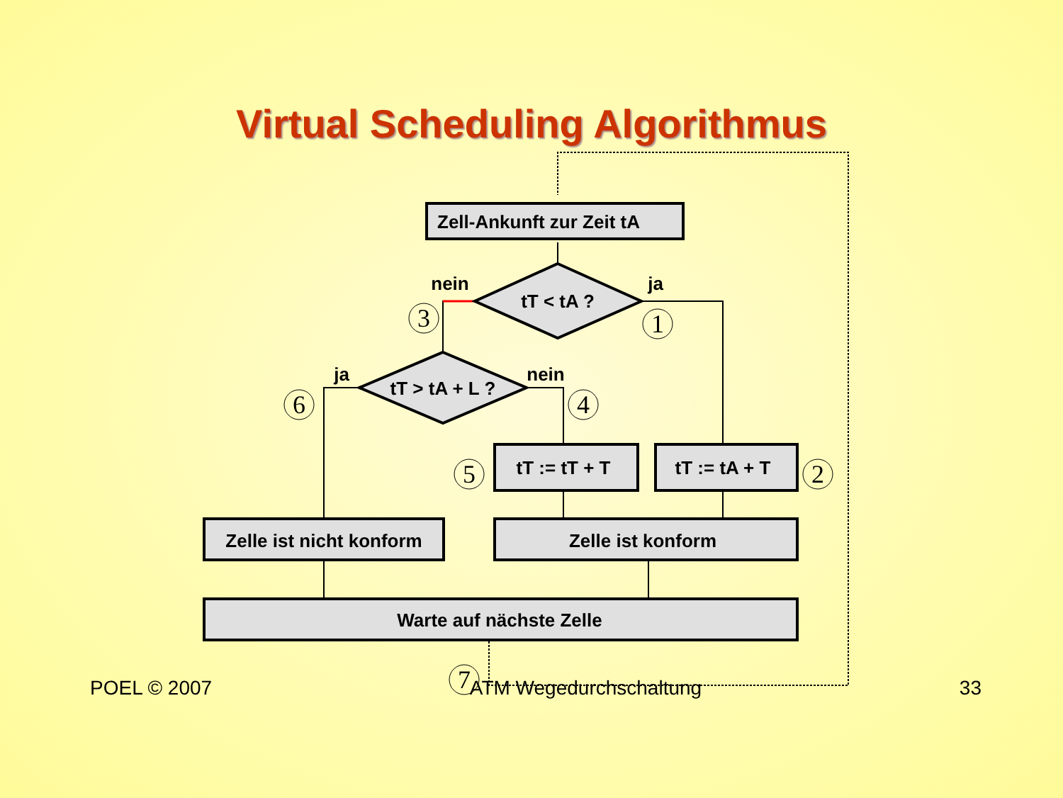Virtual Scheduling Algorithmus
Zell-Ankunft zur Zeit tA
tT < tA ?
tT > tA + L ?
tT := tT + T
tT := tA + T
Zelle ist nicht konform
Zelle ist konform
Warte auf nächste Zelle
nein
ja
ja
nein
3
1
6
4
5
2
7
POEL © 2007 ATM Wegedurchschaltung 33